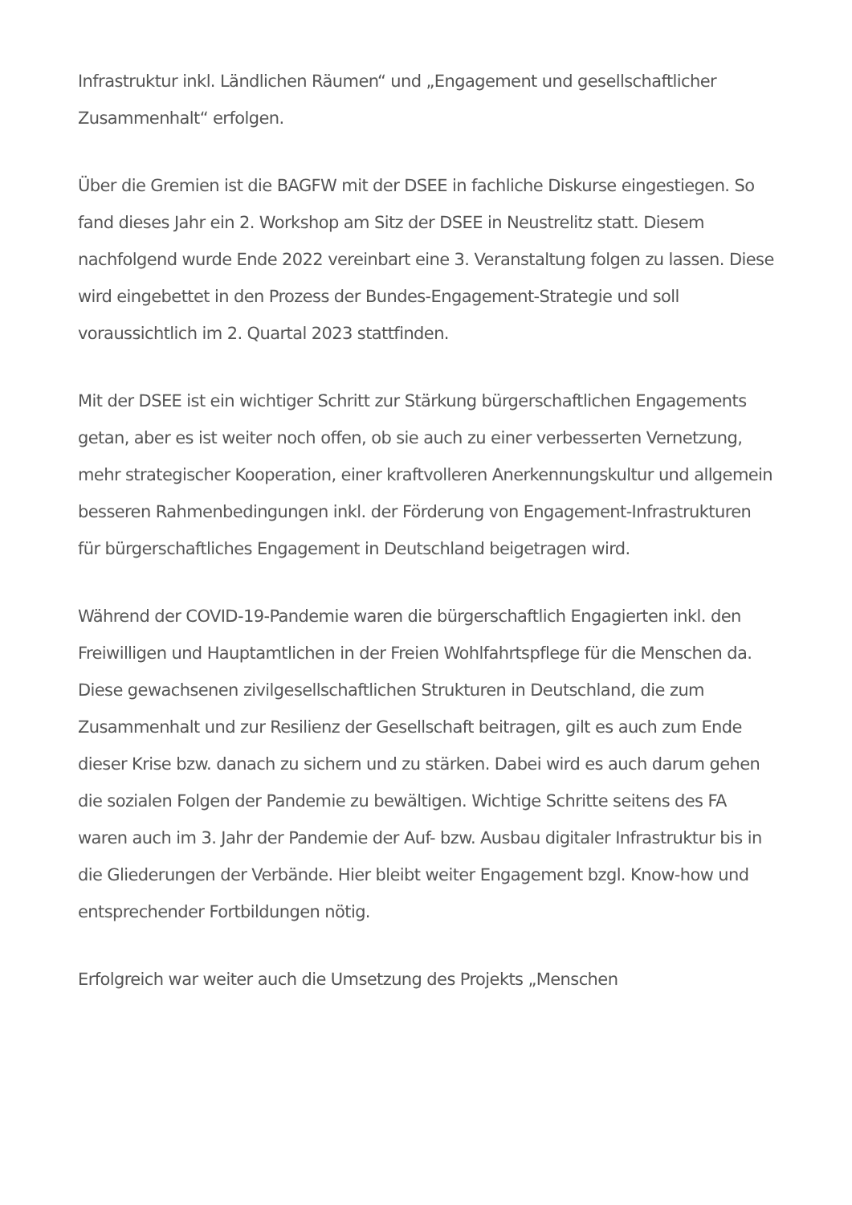Infrastruktur inkl. Ländlichen Räumen“ und „Engagement und gesellschaftlicher Zusammenhalt“ erfolgen.
Über die Gremien ist die BAGFW mit der DSEE in fachliche Diskurse eingestiegen. So fand dieses Jahr ein 2. Workshop am Sitz der DSEE in Neustrelitz statt. Diesem nachfolgend wurde Ende 2022 vereinbart eine 3. Veranstaltung folgen zu lassen. Diese wird eingebettet in den Prozess der Bundes-Engagement-Strategie und soll voraussichtlich im 2. Quartal 2023 stattfinden.
Mit der DSEE ist ein wichtiger Schritt zur Stärkung bürgerschaftlichen Engagements getan, aber es ist weiter noch offen, ob sie auch zu einer verbesserten Vernetzung, mehr strategischer Kooperation, einer kraftvolleren Anerkennungskultur und allgemein besseren Rahmenbedingungen inkl. der Förderung von Engagement-Infrastrukturen für bürgerschaftliches Engagement in Deutschland beigetragen wird.
Während der COVID-19-Pandemie waren die bürgerschaftlich Engagierten inkl. den Freiwilligen und Hauptamtlichen in der Freien Wohlfahrtspflege für die Menschen da. Diese gewachsenen zivilgesellschaftlichen Strukturen in Deutschland, die zum Zusammenhalt und zur Resilienz der Gesellschaft beitragen, gilt es auch zum Ende dieser Krise bzw. danach zu sichern und zu stärken. Dabei wird es auch darum gehen die sozialen Folgen der Pandemie zu bewältigen. Wichtige Schritte seitens des FA waren auch im 3. Jahr der Pandemie der Auf- bzw. Ausbau digitaler Infrastruktur bis in die Gliederungen der Verbände. Hier bleibt weiter Engagement bzgl. Know-how und entsprechender Fortbildungen nötig.
Erfolgreich war weiter auch die Umsetzung des Projekts „Menschen